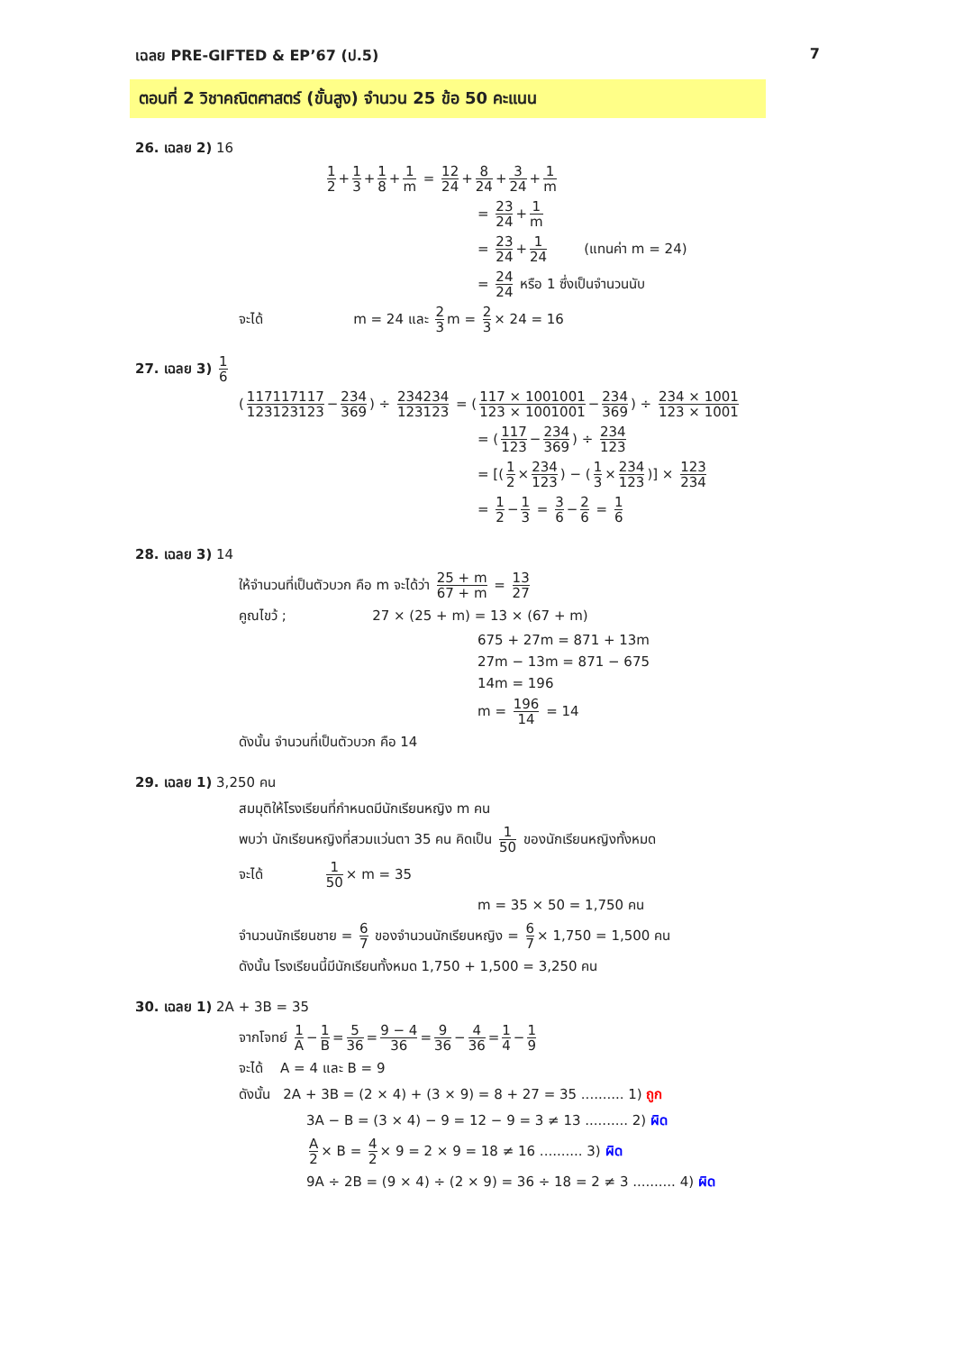เฉลย PRE-GIFTED & EP’67 (ป.5) 7
ตอนที่ 2 วิชาคณิตศาสตร์ (ขั้นสูง) จำนวน 25 ข้อ 50 คะแนน
26. เฉลย 2) 16
1 2 + 1 3 + 1 8 + 1 m = 12 24 + 8 24 + 3 24 + 1 m
= 23 24 + 1 m
= 23 24 + 1 24 (แทนค่า m = 24)
= 24 24 หรือ 1 ซึ่งเป็นจำนวนนับ
จะได้ m = 24 และ 2 3 m = 2 3 × 24 = 16
27. เฉลย 3) 1 6
(117117117 123123123 − 234 369) ÷ 234234 123123 = (117 × 1001001 123 × 1001001 − 234 369) ÷ 234 × 1001 123 × 1001
= (117 123 − 234 369) ÷ 234 123
= [(1 2 × 234 123) − (1 3 × 234 123)] × 123 234
= 1 2 − 1 3 = 3 6 − 2 6 = 1 6
28. เฉลย 3) 14
ให้จำนวนที่เป็นตัวบวก คือ m จะได้ว่า 25 + m 67 + m = 13 27
คูณไขว้ ; 27 × (25 + m) = 13 × (67 + m)
675 + 27m = 871 + 13m
27m − 13m = 871 − 675
14m = 196
m = 196 14 = 14
ดังนั้น จำนวนที่เป็นตัวบวก คือ 14
29. เฉลย 1) 3,250 คน
สมมุติให้โรงเรียนที่กำหนดมีนักเรียนหญิง m คน
พบว่า นักเรียนหญิงที่สวมแว่นตา 35 คน คิดเป็น 1 50 ของนักเรียนหญิงทั้งหมด
จะได้ 1 50 × m = 35
m = 35 × 50 = 1,750 คน
จำนวนนักเรียนชาย = 6 7 ของจำนวนนักเรียนหญิง = 6 7 × 1,750 = 1,500 คน
ดังนั้น โรงเรียนนี้มีนักเรียนทั้งหมด 1,750 + 1,500 = 3,250 คน
30. เฉลย 1) 2A + 3B = 35
จากโจทย์ 1 A − 1 B = 5 36 = 9 − 4 36 = 9 36 − 4 36 = 1 4 − 1 9
จะได้ A = 4 และ B = 9
ดังนั้น 2A + 3B = (2 × 4) + (3 × 9) = 8 + 27 = 35 .......... 1) ถูก
3A − B = (3 × 4) − 9 = 12 − 9 = 3 ≠ 13 .......... 2) ผิด
A 2 × B = 4 2 × 9 = 2 × 9 = 18 ≠ 16 .......... 3) ผิด
9A ÷ 2B = (9 × 4) ÷ (2 × 9) = 36 ÷ 18 = 2 ≠ 3 .......... 4) ผิด